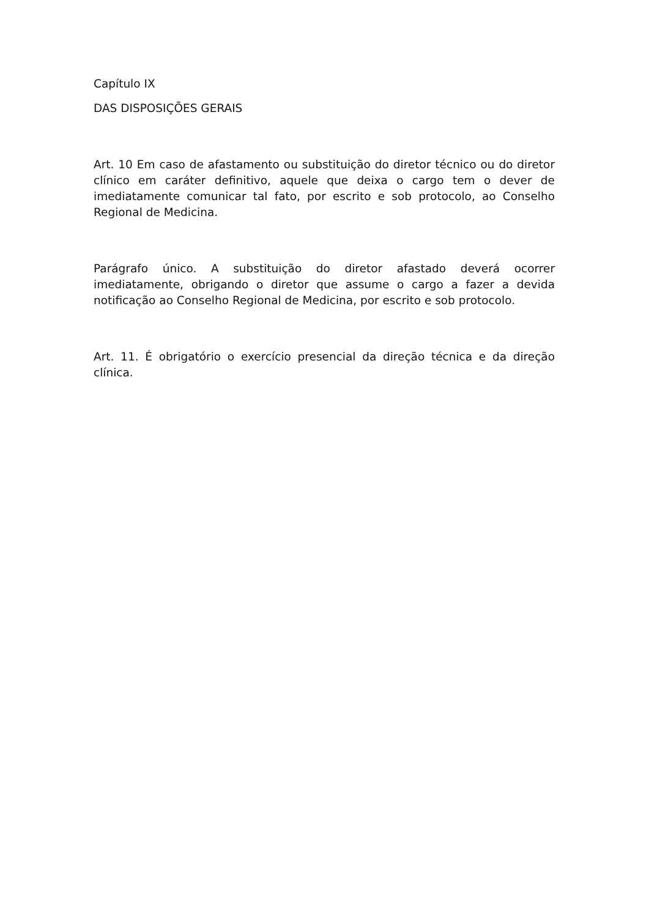Capítulo IX
DAS DISPOSIÇÕES GERAIS
Art. 10 Em caso de afastamento ou substituição do diretor técnico ou do diretor clínico em caráter definitivo, aquele que deixa o cargo tem o dever de imediatamente comunicar tal fato, por escrito e sob protocolo, ao Conselho Regional de Medicina.
Parágrafo único. A substituição do diretor afastado deverá ocorrer imediatamente, obrigando o diretor que assume o cargo a fazer a devida notificação ao Conselho Regional de Medicina, por escrito e sob protocolo.
Art. 11. É obrigatório o exercício presencial da direção técnica e da direção clínica.